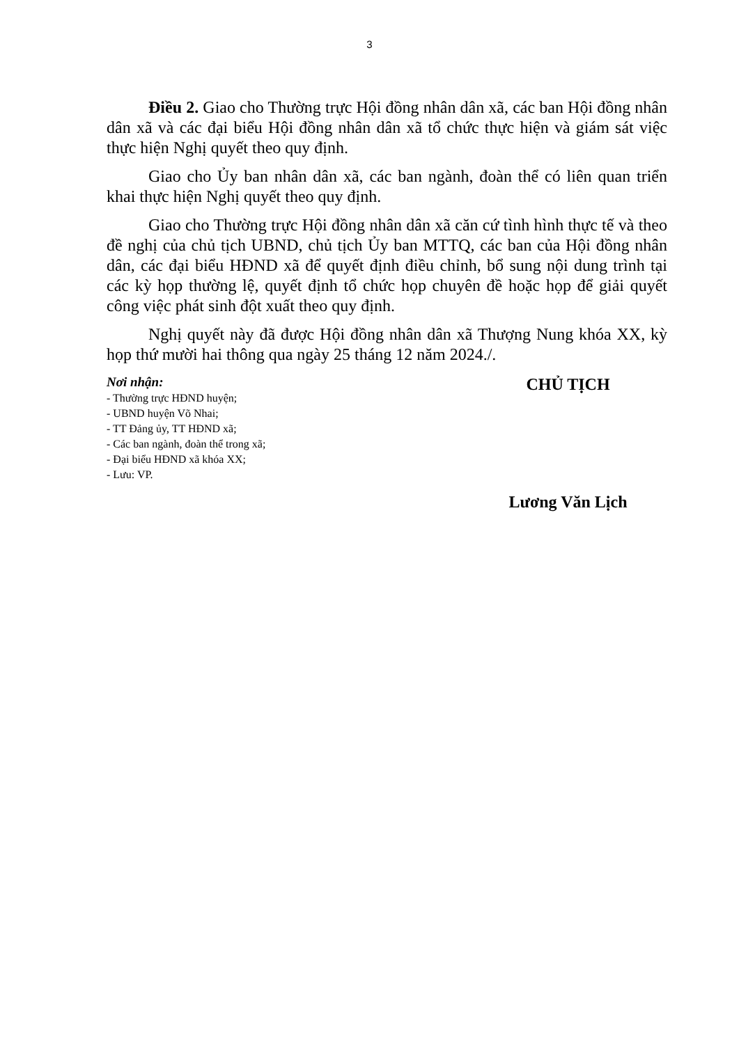3
Điều 2. Giao cho Thường trực Hội đồng nhân dân xã, các ban Hội đồng nhân dân xã và các đại biểu Hội đồng nhân dân xã tổ chức thực hiện và giám sát việc thực hiện Nghị quyết theo quy định.
Giao cho Ủy ban nhân dân xã, các ban ngành, đoàn thể có liên quan triển khai thực hiện Nghị quyết theo quy định.
Giao cho Thường trực Hội đồng nhân dân xã căn cứ tình hình thực tế và theo đề nghị của chủ tịch UBND, chủ tịch Ủy ban MTTQ, các ban của Hội đồng nhân dân, các đại biểu HĐND xã để quyết định điều chỉnh, bổ sung nội dung trình tại các kỳ họp thường lệ, quyết định tổ chức họp chuyên đề hoặc họp để giải quyết công việc phát sinh đột xuất theo quy định.
Nghị quyết này đã được Hội đồng nhân dân xã Thượng Nung khóa XX, kỳ họp thứ mười hai thông qua ngày 25 tháng 12 năm 2024./.
Nơi nhận:
- Thường trực HĐND huyện;
- UBND huyện Võ Nhai;
- TT Đảng ủy, TT HĐND xã;
- Các ban ngành, đoàn thể trong xã;
- Đại biểu HĐND xã khóa XX;
- Lưu: VP.
CHỦ TỊCH
Lương Văn Lịch